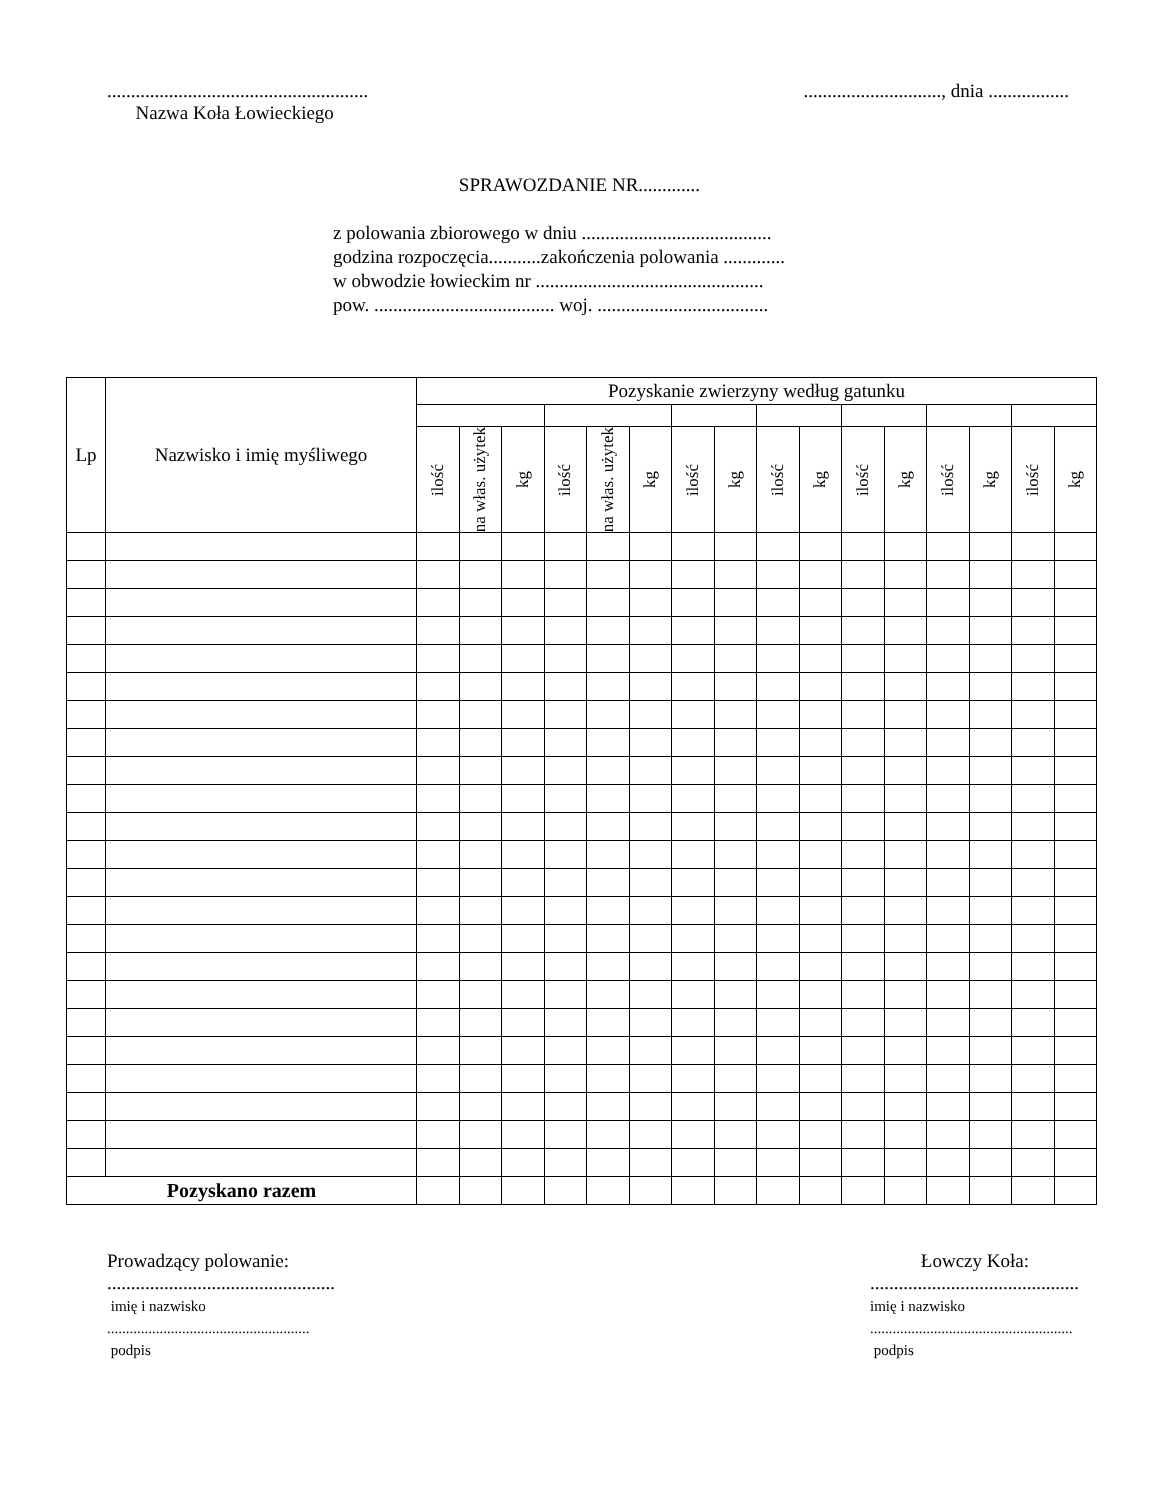.......................................................
Nazwa Koła Łowieckiego
............................., dnia .................
SPRAWOZDANIE NR.............
z polowania zbiorowego w dniu ........................................
godzina rozpoczęcia...........zakończenia polowania .............
w obwodzie łowieckim nr ................................................
pow. ...................................... woj. ....................................
| Lp | Nazwisko i imię myśliwego | Pozyskanie zwierzyny według gatunku | | | | | | | | | | | | | | | |
| --- | --- | --- | --- | --- | --- | --- | --- | --- | --- | --- | --- | --- | --- | --- | --- | --- | --- |
| | | ilość | na włas. użytek | kg | ilość | na włas. użytek | kg | ilość | kg | ilość | kg | ilość | kg | ilość | kg | ilość | kg |
| Pozyskano razem | | | | | | | | | | | | | | | | | |
Prowadzący polowanie:
................................................
imię i nazwisko
......................................................
podpis
Łowczy Koła:
............................................
imię i nazwisko
......................................................
podpis